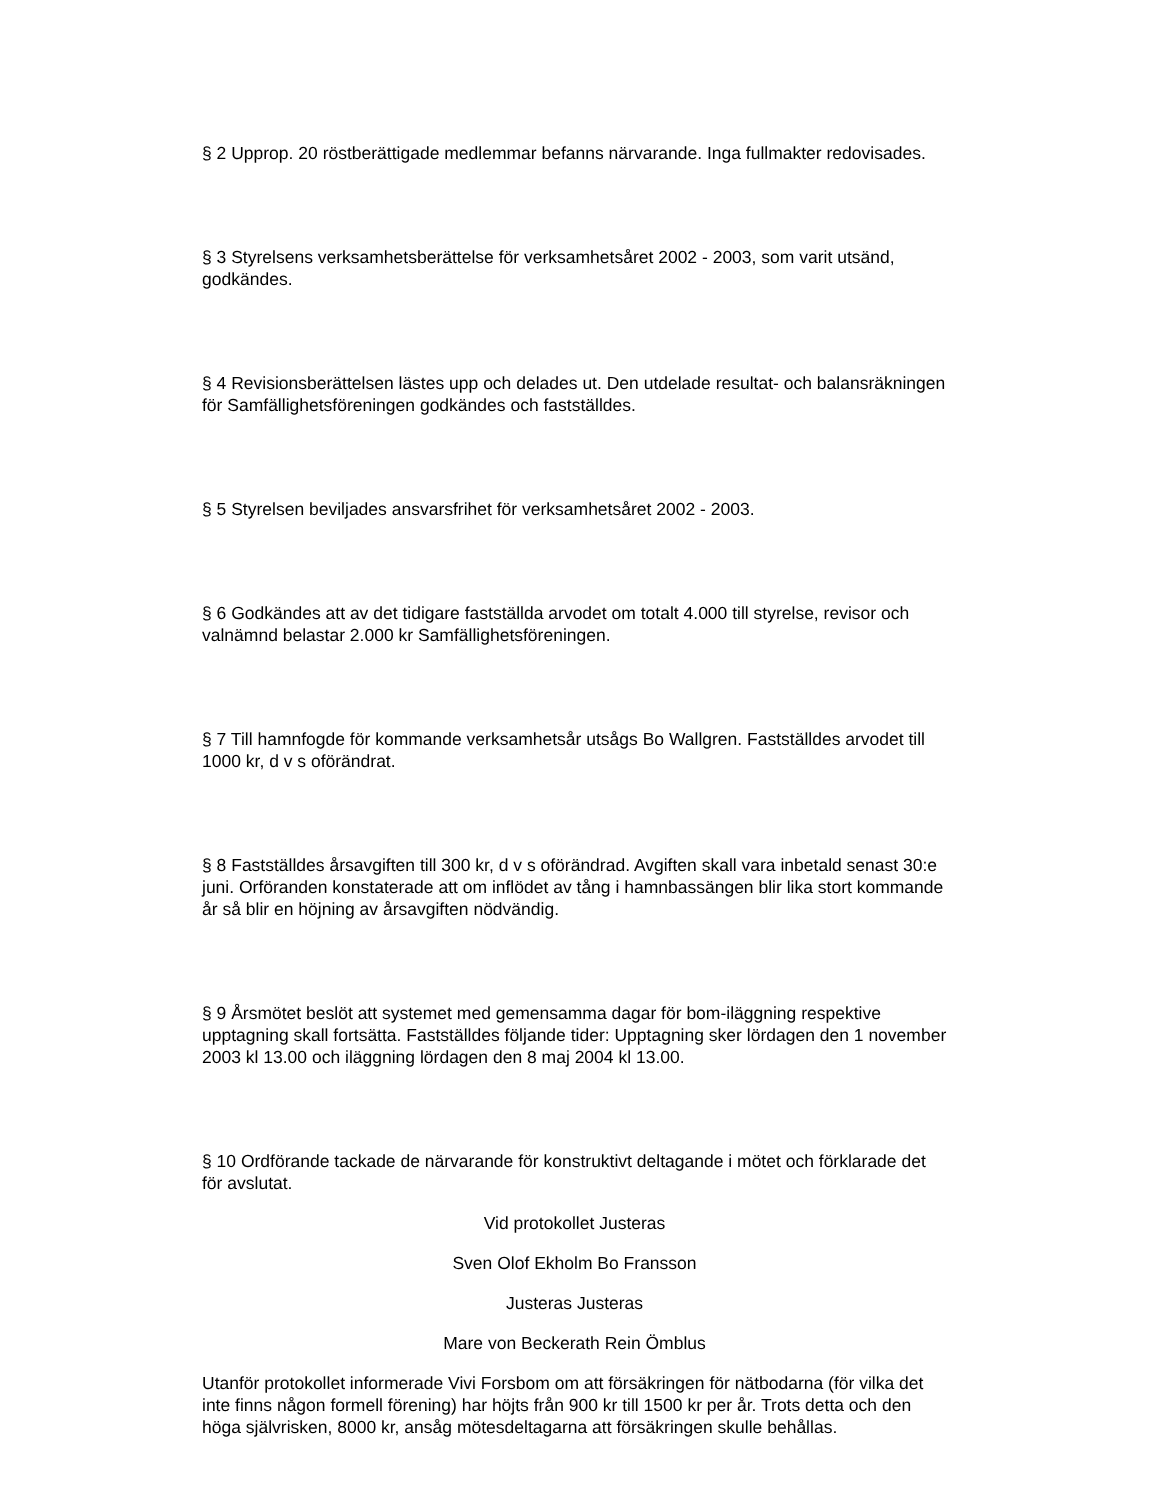§ 2 Upprop. 20 röstberättigade medlemmar befanns närvarande. Inga fullmakter redovisades.
§ 3 Styrelsens verksamhetsberättelse för verksamhetsåret 2002 - 2003, som varit utsänd, godkändes.
§ 4 Revisionsberättelsen lästes upp och delades ut. Den utdelade resultat- och balansräkningen för Samfällighetsföreningen godkändes och fastställdes.
§ 5 Styrelsen beviljades ansvarsfrihet för verksamhetsåret 2002 - 2003.
§ 6 Godkändes att av det tidigare fastställda arvodet om totalt 4.000 till styrelse, revisor och valnämnd belastar 2.000 kr Samfällighetsföreningen.
§ 7 Till hamnfogde för kommande verksamhetsår utsågs Bo Wallgren. Fastställdes arvodet till 1000 kr, d v s oförändrat.
§ 8 Fastställdes årsavgiften till 300 kr, d v s oförändrad. Avgiften skall vara inbetald senast 30:e juni. Orföranden konstaterade att om inflödet av tång i hamnbassängen blir lika stort kommande år så blir en höjning av årsavgiften nödvändig.
§ 9 Årsmötet beslöt att systemet med gemensamma dagar för bom-iläggning respektive upptagning skall fortsätta. Fastställdes följande tider: Upptagning sker lördagen den 1 november 2003 kl 13.00 och iläggning lördagen den 8 maj 2004 kl 13.00.
§ 10 Ordförande tackade de närvarande för konstruktivt deltagande i mötet och förklarade det för avslutat.
Vid protokollet Justeras
Sven Olof Ekholm Bo Fransson
Justeras Justeras
Mare von Beckerath Rein Ömblus
Utanför protokollet informerade Vivi Forsbom om att försäkringen för nätbodarna (för vilka det inte finns någon formell förening) har höjts från 900 kr till 1500 kr per år. Trots detta och den höga självrisken, 8000 kr, ansåg mötesdeltagarna att försäkringen skulle behållas.